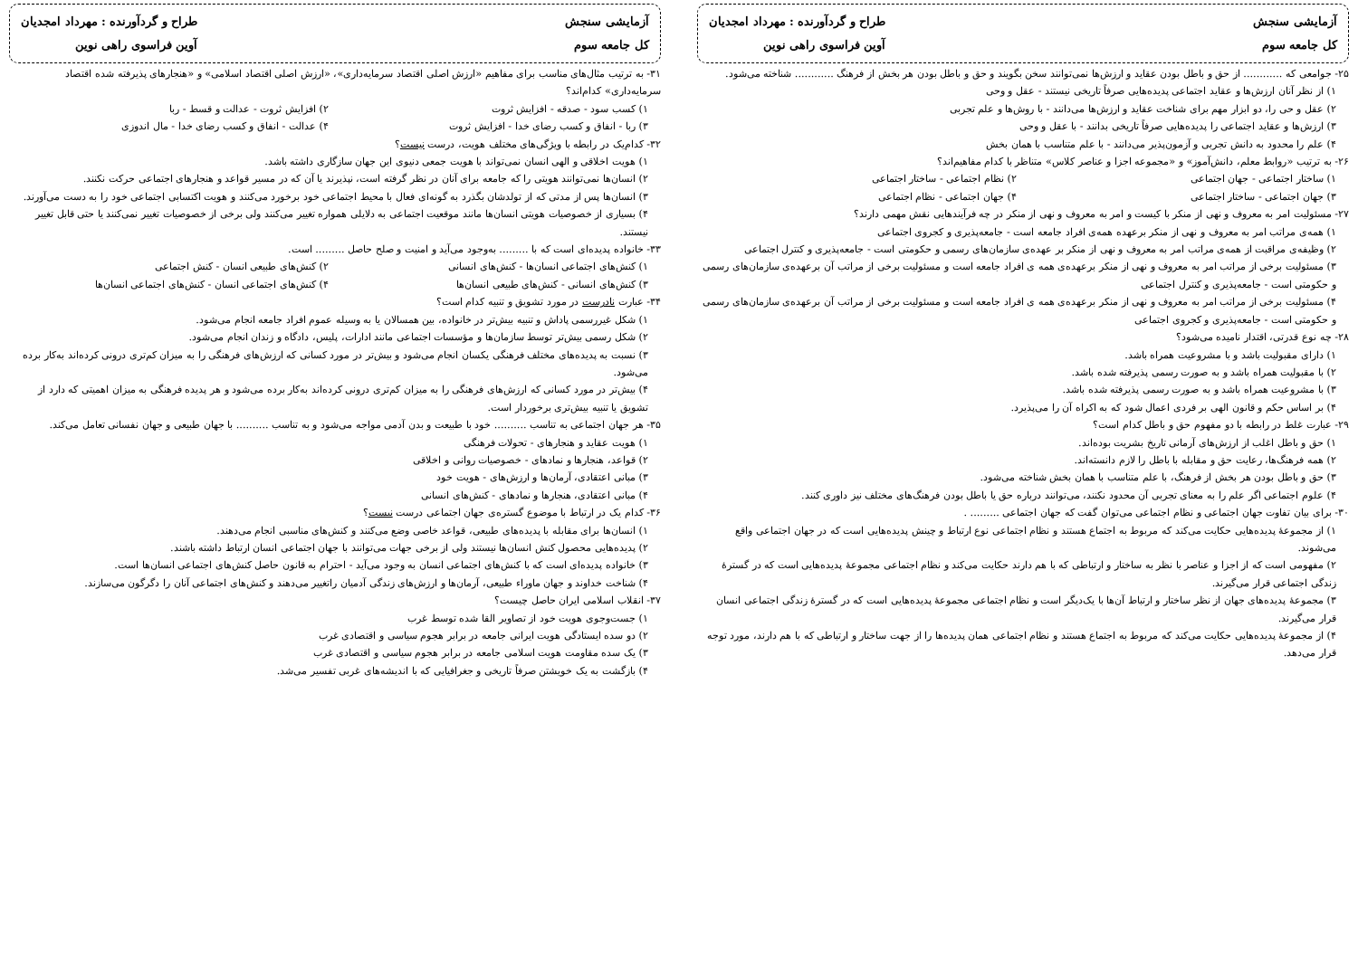آزمایشی سنجش
کل جامعه سوم
طراح و گردآورنده : مهرداد امجدیان
آوین فراسوی راهی نوین
۲۵- جوامعی که ............ از حق و باطل بودن عقاید و ارزش‌ها نمی‌توانند سخن بگویند و حق و باطل بودن هر بخش از فرهنگ ............ شناخته می‌شود.
۱) از نظر آنان ارزش‌ها و عقاید اجتماعی پدیده‌هایی صرفاً تاریخی نیستند - عقل و وحی
۲) عقل و حی را، دو ابزار مهم برای شناخت عقاید و ارزش‌ها می‌دانند - با روش‌ها و علم تجربی
۳) ارزش‌ها و عقاید اجتماعی را پدیده‌هایی صرفاً تاریخی بدانند - با عقل و وحی
۴) علم را محدود به دانش تجربی و آزمون‌پذیر می‌دانند - با علم متناسب با همان بخش
۲۶- به ترتیب «روابط معلم، دانش‌آموز» و «مجموعه اجزا و عناصر کلاس» متناظر با کدام مفاهیم‌اند؟
۱) ساختار اجتماعی - جهان اجتماعی ۲) نظام اجتماعی - ساختار اجتماعی
۳) جهان اجتماعی - ساختار اجتماعی ۴) جهان اجتماعی - نظام اجتماعی
۲۷- مسئولیت امر به معروف و نهی از منکر با کیست و امر به معروف و نهی از منکر در چه فرآیندهایی نقش مهمی دارند؟
۱) همه‌ی مراتب امر به معروف و نهی از منکر برعهده همه‌ی افراد جامعه است - جامعه‌پذیری و کجروی اجتماعی
۲) وظیفه‌ی مراقبت از همه‌ی مراتب امر به معروف و نهی از منکر بر عهده‌ی سازمان‌های رسمی و حکومتی است - جامعه‌پذیری و کنترل اجتماعی
۳) مسئولیت برخی از مراتب امر به معروف و نهی از منکر برعهده‌ی همه ی افراد جامعه است و مسئولیت برخی از مراتب آن برعهده‌ی سازمان‌های رسمی و حکومتی است - جامعه‌پذیری و کنترل اجتماعی
۴) مسئولیت برخی از مراتب امر به معروف و نهی از منکر برعهده‌ی همه ی افراد جامعه است و مسئولیت برخی از مراتب آن برعهده‌ی سازمان‌های رسمی و حکومتی است - جامعه‌پذیری و کجروی اجتماعی
۲۸- چه نوع قدرتی، اقتدار نامیده می‌شود؟
۱) دارای مقبولیت باشد و با مشروعیت همراه باشد.
۲) با مقبولیت همراه باشد و به صورت رسمی پذیرفته شده باشد.
۳) با مشروعیت همراه باشد و به صورت رسمی پذیرفته شده باشد.
۴) بر اساس حکم و قانون الهی بر فردی اعمال شود که به اکراه آن را می‌پذیرد.
۲۹- عبارت غلط در رابطه با دو مفهوم حق و باطل کدام است؟
۱) حق و باطل اغلب از ارزش‌های آرمانی تاریخ بشریت بوده‌اند.
۲) همه فرهنگ‌ها، رعایت حق و مقابله با باطل را لازم دانسته‌اند.
۳) حق و باطل بودن هر بخش از فرهنگ، با علم متناسب با همان بخش شناخته می‌شود.
۴) علوم اجتماعی اگر علم را به معنای تجربی آن محدود نکنند، می‌توانند درباره حق یا باطل بودن فرهنگ‌های مختلف نیز داوری کنند.
۳۰- برای بیان تفاوت جهان اجتماعی و نظام اجتماعی می‌توان گفت که جهان اجتماعی ......... .
۱) از مجموعهٔ پدیده‌هایی حکایت می‌کند که مربوط به اجتماع هستند و نظام اجتماعی نوع ارتباط و چینش پدیده‌هایی است که در جهان اجتماعی واقع می‌شوند.
۲) مفهومی است که از اجزا و عناصر با نظر به ساختار و ارتباطی که با هم دارند حکایت می‌کند و نظام اجتماعی مجموعهٔ پدیده‌هایی است که در گسترهٔ زندگی اجتماعی قرار می‌گیرند.
۳) مجموعهٔ پدیده‌های جهان از نظر ساختار و ارتباط آن‌ها با یک‌دیگر است و نظام اجتماعی مجموعهٔ پدیده‌هایی است که در گسترهٔ زندگی اجتماعی انسان قرار می‌گیرند.
۴) از مجموعهٔ پدیده‌هایی حکایت می‌کند که مربوط به اجتماع هستند و نظام اجتماعی همان پدیده‌ها را از جهت ساختار و ارتباطی که با هم دارند، مورد توجه قرار می‌دهد.
آزمایشی سنجش
کل جامعه سوم
طراح و گردآورنده : مهرداد امجدیان
آوین فراسوی راهی نوین
۳۱- به ترتیب مثال‌های مناسب برای مفاهیم «ارزش اصلی اقتصاد سرمایه‌داری»، «ارزش اصلی اقتصاد اسلامی» و «هنجارهای پذیرفته شده اقتصاد سرمایه‌داری» کدام‌اند؟
۱) کسب سود - صدقه - افزایش ثروت ۲) افزایش ثروت - عدالت و قسط - ربا
۳) ربا - انفاق و کسب رضای خدا - افزایش ثروت ۴) عدالت - انفاق و کسب رضای خدا - مال اندوزی
۳۲- کدام‌یک در رابطه با ویژگی‌های مختلف هویت، درست نیست؟
۱) هویت اخلاقی و الهی انسان نمی‌تواند با هویت جمعی دنیوی این جهان سازگاری داشته باشد.
۲) انسان‌ها نمی‌توانند هویتی را که جامعه برای آنان در نظر گرفته است، نپذیرند یا آن که در مسیر قواعد و هنجارهای اجتماعی حرکت نکنند.
۳) انسان‌ها پس از مدتی که از تولدشان بگذرد به گونه‌ای فعال با محیط اجتماعی خود برخورد می‌کنند و هویت اکتسابی اجتماعی خود را به دست می‌آورند.
۴) بسیاری از خصوصیات هویتی انسان‌ها مانند موقعیت اجتماعی به دلایلی همواره تغییر می‌کنند ولی برخی از خصوصیات تغییر نمی‌کنند یا حتی قابل تغییر نیستند.
۳۳- خانواده پدیده‌ای است که با ......... به‌وجود می‌آید و امنیت و صلح حاصل ......... است.
۱) کنش‌های اجتماعی انسان‌ها - کنش‌های انسانی ۲) کنش‌های طبیعی انسان - کنش اجتماعی
۳) کنش‌های انسانی - کنش‌های طبیعی انسان‌ها ۴) کنش‌های اجتماعی انسان - کنش‌های اجتماعی انسان‌ها
۳۴- عبارت نادرست در مورد تشویق و تنبیه کدام است؟
۱) شکل غیررسمی پاداش و تنبیه بیش‌تر در خانواده، بین همسالان یا به وسیله عموم افراد جامعه انجام می‌شود.
۲) شکل رسمی بیش‌تر توسط سازمان‌ها و مؤسسات اجتماعی مانند ادارات، پلیس، دادگاه و زندان انجام می‌شود.
۳) نسبت به پدیده‌های مختلف فرهنگی یکسان انجام می‌شود و بیش‌تر در مورد کسانی که ارزش‌های فرهنگی را به میزان کم‌تری درونی کرده‌اند به‌کار برده می‌شود.
۴) بیش‌تر در مورد کسانی که ارزش‌های فرهنگی را به میزان کم‌تری درونی کرده‌اند به‌کار برده می‌شود و هر پدیده فرهنگی به میزان اهمیتی که دارد از تشویق یا تنبیه بیش‌تری برخوردار است.
۳۵- هر جهان اجتماعی به تناسب .......... خود با طبیعت و بدن آدمی مواجه می‌شود و به تناسب .......... با جهان طبیعی و جهان نفسانی تعامل می‌کند.
۱) هویت عقاید و هنجارهای - تحولات فرهنگی
۲) قواعد، هنجارها و نمادهای - خصوصیات روانی و اخلاقی
۳) مبانی اعتقادی، آرمان‌ها و ارزش‌های - هویت خود
۴) مبانی اعتقادی، هنجارها و نمادهای - کنش‌های انسانی
۳۶- کدام یک در ارتباط با موضوع گستره‌ی جهان اجتماعی درست نیست؟
۱) انسان‌ها برای مقابله با پدیده‌های طبیعی، قواعد خاصی وضع می‌کنند و کنش‌های مناسبی انجام می‌دهند.
۲) پدیده‌هایی محصول کنش انسان‌ها نیستند ولی از برخی جهات می‌توانند با جهان اجتماعی انسان ارتباط داشته باشند.
۳) خانواده پدیده‌ای است که با کنش‌های اجتماعی انسان به وجود می‌آید - احترام به قانون حاصل کنش‌های اجتماعی انسان‌ها است.
۴) شناخت خداوند و جهان ماوراء طبیعی، آرمان‌ها و ارزش‌های زندگی آدمیان راتغییر می‌دهند و کنش‌های اجتماعی آنان را دگرگون می‌سازند.
۳۷- انقلاب اسلامی ایران حاصل چیست؟
۱) جست‌وجوی هویت خود از تصاویر القا شده توسط غرب
۲) دو سده ایستادگی هویت ایرانی جامعه در برابر هجوم سیاسی و اقتصادی غرب
۳) یک سده مقاومت هویت اسلامی جامعه در برابر هجوم سیاسی و اقتصادی غرب
۴) بازگشت به یک خویشتن صرفاً تاریخی و جغرافیایی که با اندیشه‌های غربی تفسیر می‌شد.